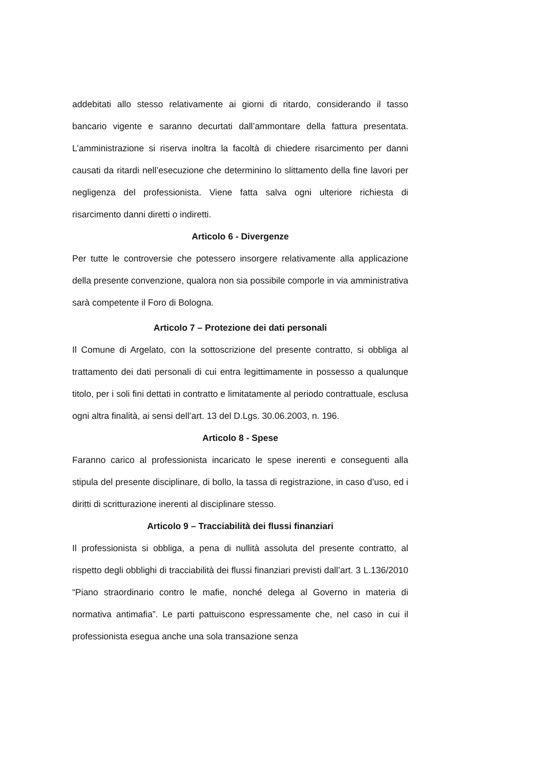addebitati allo stesso relativamente ai giorni di ritardo, considerando il tasso bancario vigente e saranno decurtati dall’ammontare della fattura presentata. L’amministrazione si riserva inoltra la facoltà di chiedere risarcimento per danni causati da ritardi nell’esecuzione che determinino lo slittamento della fine lavori per negligenza del professionista. Viene fatta salva ogni ulteriore richiesta di risarcimento danni diretti o indiretti.
Articolo 6 - Divergenze
Per tutte le controversie che potessero insorgere relativamente alla applicazione della presente convenzione, qualora non sia possibile comporle in via amministrativa sarà competente il Foro di Bologna.
Articolo 7 – Protezione dei dati personali
Il Comune di Argelato, con la sottoscrizione del presente contratto, si obbliga al trattamento dei dati personali di cui entra legittimamente in possesso a qualunque titolo, per i soli fini dettati in contratto e limitatamente al periodo contrattuale, esclusa ogni altra finalità, ai sensi dell’art. 13 del D.Lgs. 30.06.2003, n. 196.
Articolo 8 - Spese
Faranno carico al professionista incaricato le spese inerenti e conseguenti alla stipula del presente disciplinare, di bollo, la tassa di registrazione, in caso d’uso, ed i diritti di scritturazione inerenti al disciplinare stesso.
Articolo 9 – Tracciabilità dei flussi finanziari
Il professionista si obbliga, a pena di nullità assoluta del presente contratto, al rispetto degli obblighi di tracciabilità dei flussi finanziari previsti dall’art. 3 L.136/2010 “Piano straordinario contro le mafie, nonché delega al Governo in materia di normativa antimafia”. Le parti pattuiscono espressamente che, nel caso in cui il professionista esegua anche una sola transazione senza